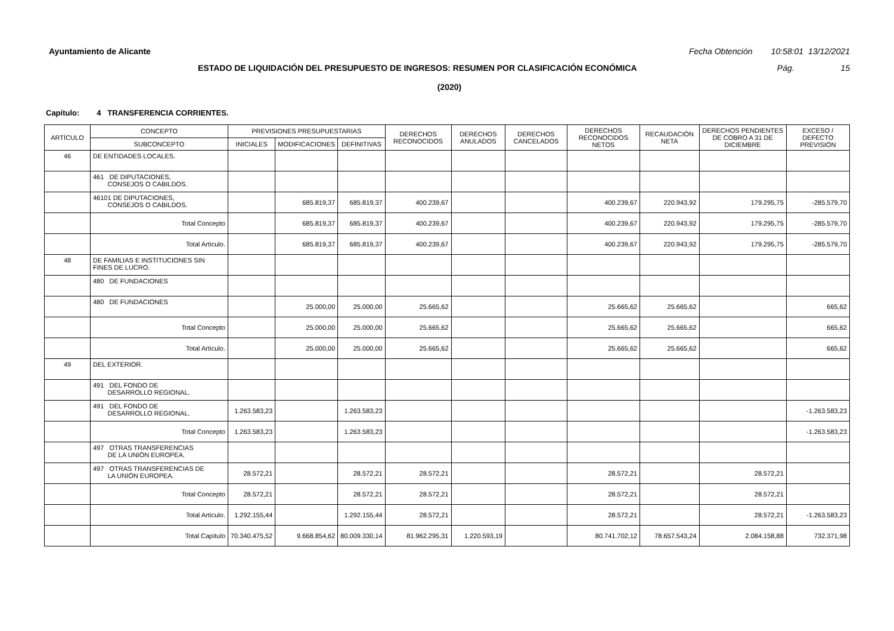Ayuntamiento de Alicante Fecha Obtención 10:58:01 13/12/2021
ESTADO DE LIQUIDACIÓN DEL PRESUPUESTO DE INGRESOS: RESUMEN POR CLASIFICACIÓN ECONÓMICA Pág. 15
(2020)
Capítulo: 4 TRANSFERENCIA CORRIENTES.
| ARTÍCULO | CONCEPTO | PREVISIONES PRESUPUESTARIAS | | | DERECHOS RECONOCIDOS | DERECHOS ANULADOS | DERECHOS CANCELADOS | DERECHOS RECONOCIDOS NETOS | RECAUDACIÓN NETA | DERECHOS PENDIENTES DE COBRO A 31 DE DICIEMBRE | EXCESO / DEFECTO PREVISIÓN |
| --- | --- | --- | --- | --- | --- | --- | --- | --- | --- | --- | --- |
| | SUBCONCEPTO | INICIALES | MODIFICACIONES | DEFINITIVAS | | | | | | | |
| 46 | DE ENTIDADES LOCALES. | | | | | | | | | | |
| | 461 DE DIPUTACIONES, CONSEJOS O CABILDOS. | | | | | | | | | | |
| | 46101 DE DIPUTACIONES, CONSEJOS O CABILDOS. | | 685.819,37 | 685.819,37 | 400.239,67 | | | 400.239,67 | 220.943,92 | 179.295,75 | -285.579,70 |
| | Total Concepto | | 685.819,37 | 685.819,37 | 400.239,67 | | | 400.239,67 | 220.943,92 | 179.295,75 | -285.579,70 |
| | Total Artículo. | | 685.819,37 | 685.819,37 | 400.239,67 | | | 400.239,67 | 220.943,92 | 179.295,75 | -285.579,70 |
| 48 | DE FAMILIAS E INSTITUCIONES SIN FINES DE LUCRO. | | | | | | | | | | |
| | 480 DE FUNDACIONES | | | | | | | | | | |
| | 480 DE FUNDACIONES | | 25.000,00 | 25.000,00 | 25.665,62 | | | 25.665,62 | 25.665,62 | | 665,62 |
| | Total Concepto | | 25.000,00 | 25.000,00 | 25.665,62 | | | 25.665,62 | 25.665,62 | | 665,62 |
| | Total Artículo. | | 25.000,00 | 25.000,00 | 25.665,62 | | | 25.665,62 | 25.665,62 | | 665,62 |
| 49 | DEL EXTERIOR. | | | | | | | | | | |
| | 491 DEL FONDO DE DESARROLLO REGIONAL. | | | | | | | | | | |
| | 491 DEL FONDO DE DESARROLLO REGIONAL. | 1.263.583,23 | | 1.263.583,23 | | | | | | | -1.263.583,23 |
| | Total Concepto | 1.263.583,23 | | 1.263.583,23 | | | | | | | -1.263.583,23 |
| | 497 OTRAS TRANSFERENCIAS DE LA UNIÓN EUROPEA. | | | | | | | | | | |
| | 497 OTRAS TRANSFERENCIAS DE LA UNIÓN EUROPEA. | 28.572,21 | | 28.572,21 | 28.572,21 | | | 28.572,21 | | 28.572,21 | |
| | Total Concepto | 28.572,21 | | 28.572,21 | 28.572,21 | | | 28.572,21 | | 28.572,21 | |
| | Total Artículo. | 1.292.155,44 | | 1.292.155,44 | 28.572,21 | | | 28.572,21 | | 28.572,21 | -1.263.583,23 |
| | Total Capítulo | 70.340.475,52 | 9.668.854,62 | 80.009.330,14 | 81.962.295,31 | 1.220.593,19 | | 80.741.702,12 | 78.657.543,24 | 2.084.158,88 | 732.371,98 |